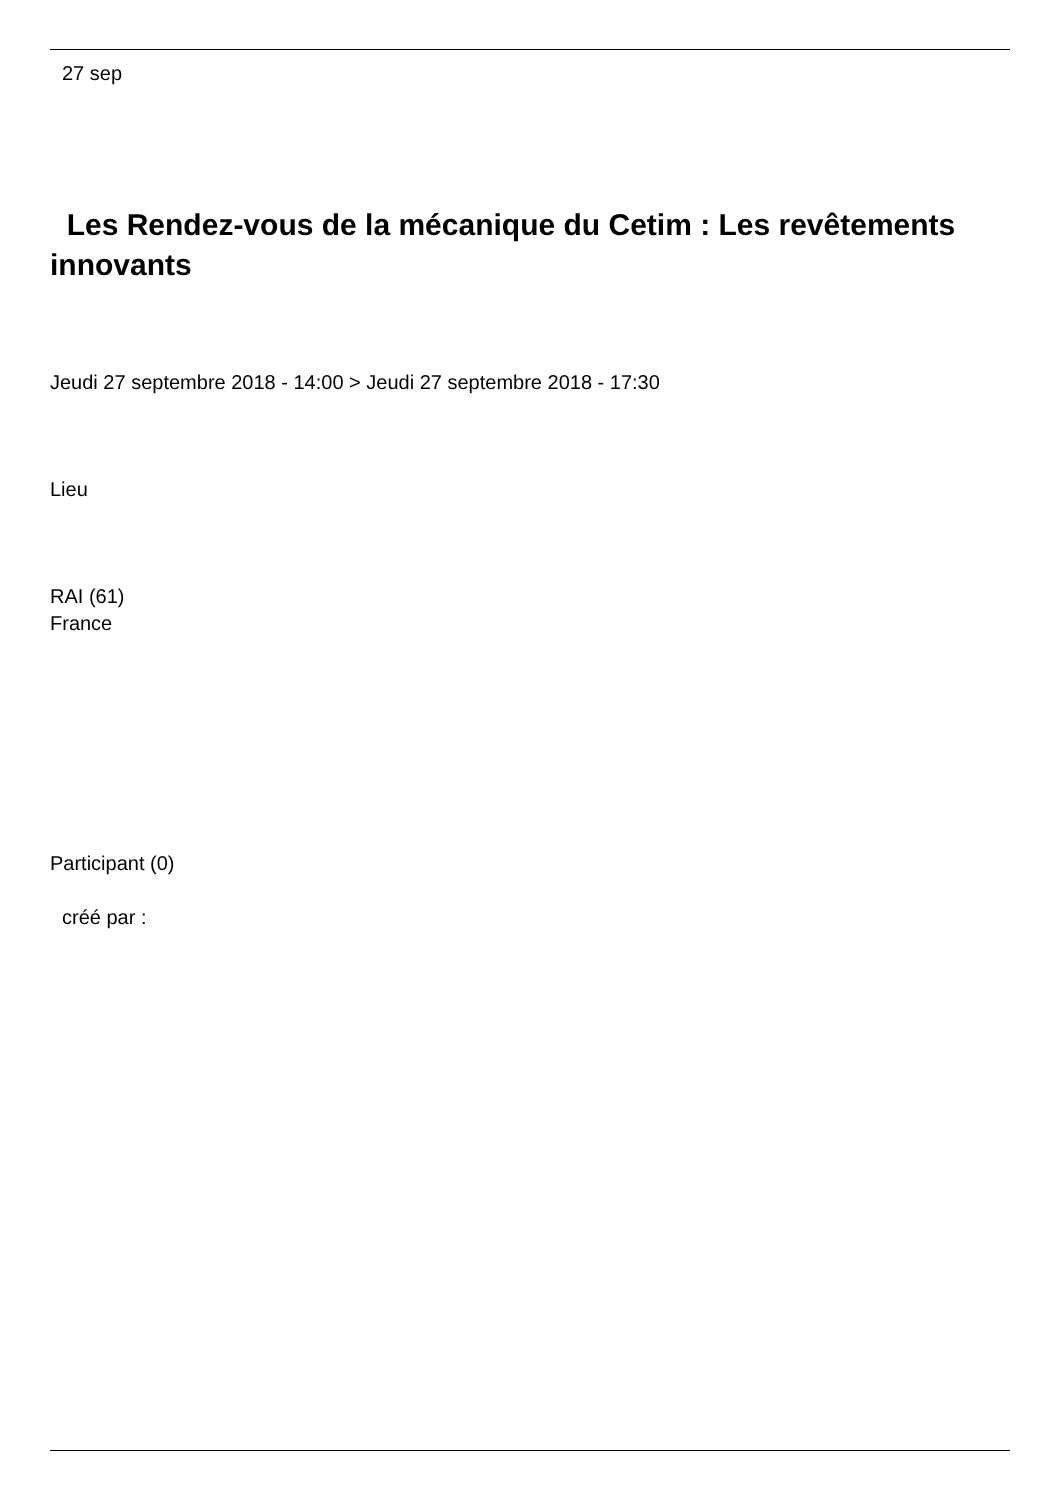27 sep
Les Rendez-vous de la mécanique du Cetim : Les revêtements innovants
Jeudi 27 septembre 2018 - 14:00 > Jeudi 27 septembre 2018 - 17:30
Lieu
RAI (61)
France
Participant (0)
créé par :